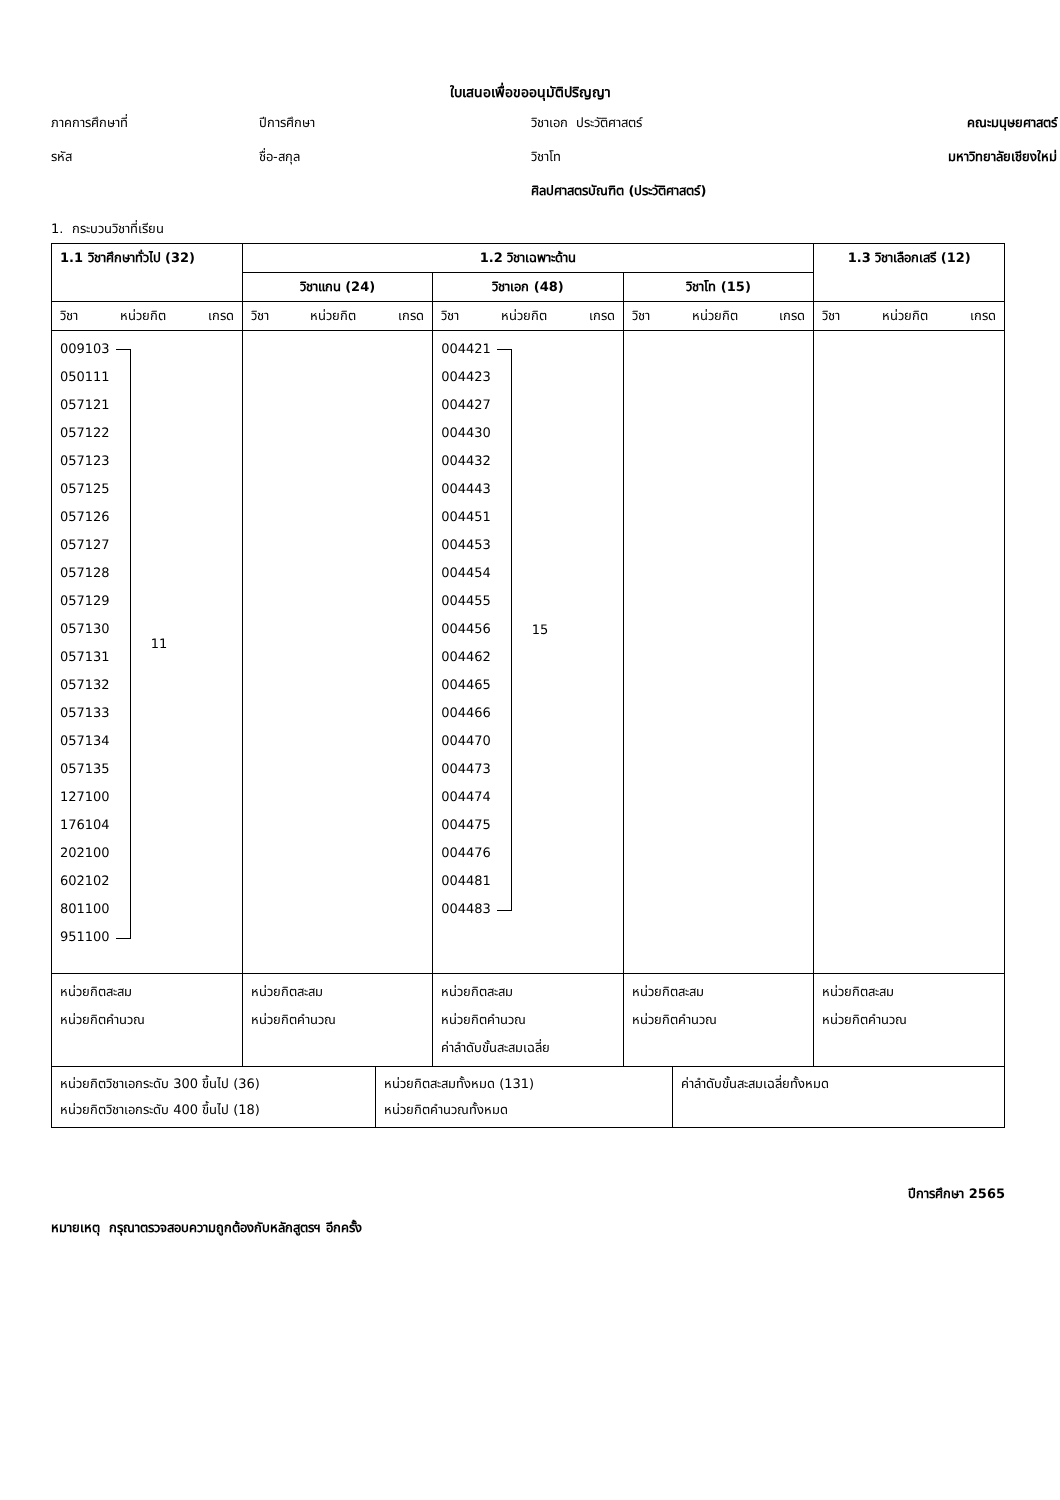ใบเสนอเพื่อขออนุมัติปริญญา
ภาคการศึกษาที่
ปีการศึกษา
วิชาเอก ประวัติศาสตร์
คณะมนุษยศาสตร์
รหัส
ชื่อ-สกุล
วิชาโท
มหาวิทยาลัยเชียงใหม่
ศิลปศาสตรบัณฑิต (ประวัติศาสตร์)
1. กระบวนวิชาที่เรียน
| 1.1 วิชาศึกษาทั่วไป (32) | 1.2 วิชาเฉพาะด้าน | | | 1.3 วิชาเลือกเสรี (12) |
| --- | --- | --- | --- | --- |
| | วิชาแกน (24) | วิชาเอก (48) | วิชาโท (15) | |
| วิชา หน่วยกิต เกรด | วิชา หน่วยกิต เกรด | วิชา หน่วยกิต เกรด | วิชา หน่วยกิต เกรด | วิชา หน่วยกิต เกรด |
| 009103 050111 057121 057122 057123 057125 057126 057127 057128 057129 057130 057131 057132 057133 057134 057135 127100 176104 202100 602102 801100 951100 11 | | 004421 004423 004427 004430 004432 004443 004451 004453 004454 004455 004456 004462 004465 004466 004470 004473 004474 004475 004476 004481 004483 15 | | |
| หน่วยกิตสะสม หน่วยกิตคำนวณ | หน่วยกิตสะสม หน่วยกิตคำนวณ | หน่วยกิตสะสม หน่วยกิตคำนวณ ค่าลำดับขั้นสะสมเฉลี่ย | หน่วยกิตสะสม หน่วยกิตคำนวณ | หน่วยกิตสะสม หน่วยกิตคำนวณ |
| หน่วยกิตวิชาเอกระดับ 300 ขึ้นไป (36) หน่วยกิตวิชาเอกระดับ 400 ขึ้นไป (18) | หน่วยกิตสะสมทั้งหมด (131) หน่วยกิตคำนวณทั้งหมด | ค่าลำดับขั้นสะสมเฉลี่ยทั้งหมด |
ปีการศึกษา 2565
หมายเหตุ กรุณาตรวจสอบความถูกต้องกับหลักสูตรฯ อีกครั้ง